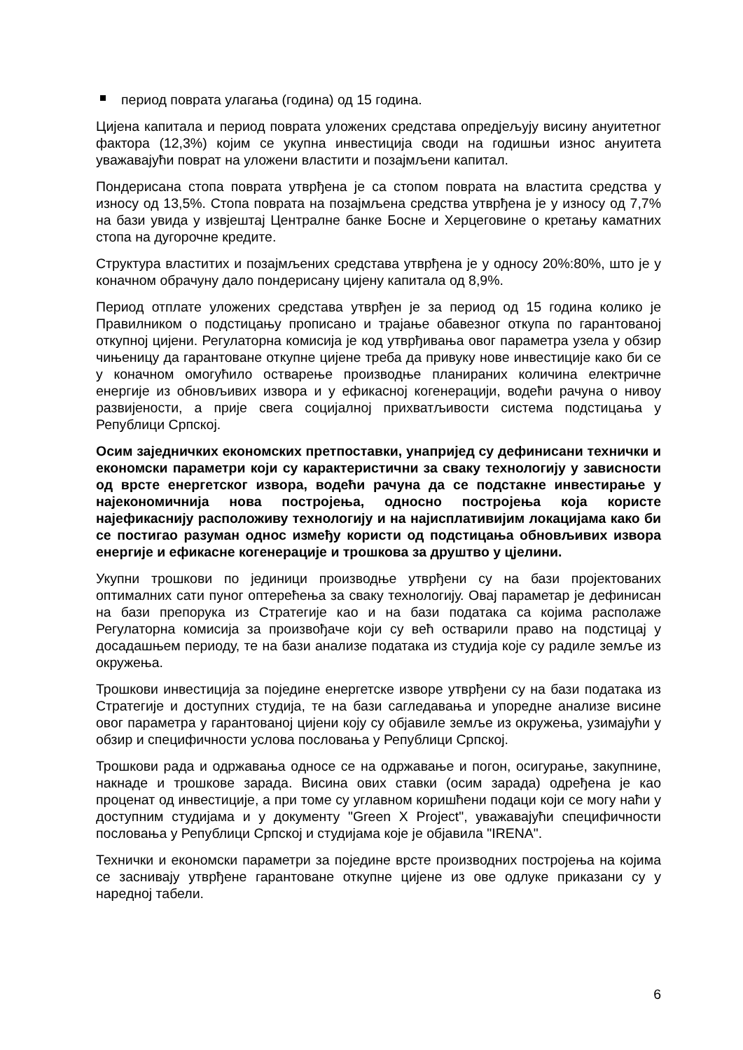период поврата улагања (година) од 15 година.
Цијена капитала и период поврата уложених средстава опредјељују висину ануитетног фактора (12,3%) којим се укупна инвестиција своди на годишњи износ ануитета уважавајући поврат на уложени властити и позајмљени капитал.
Пондерисана стопа поврата утврђена је са стопом поврата на властита средства у износу од 13,5%. Стопа поврата на позајмљена средства утврђена је у износу од 7,7% на бази увида у извјештај Централне банке Босне и Херцеговине о кретању каматних стопа на дугорочне кредите.
Структура властитих и позајмљених средстава утврђена је у односу 20%:80%, што је у коначном обрачуну дало пондерисану цијену капитала од 8,9%.
Период отплате уложених средстава утврђен је за период од 15 година колико је Правилником о подстицању прописано и трајање обавезног откупа по гарантованој откупној цијени. Регулаторна комисија је код утврђивања овог параметра узела у обзир чињеницу да гарантоване откупне цијене треба да привуку нове инвестиције како би се у коначном омогућило остварење производње планираних количина електричне енергије из обновљивих извора и у ефикасној когенерацији, водећи рачуна о нивоу развијености, а прије свега социјалној прихватљивости система подстицања у Републици Српској.
Осим заједничких економских претпоставки, унапријед су дефинисани технички и економски параметри који су карактеристични за сваку технологију у зависности од врсте енергетског извора, водећи рачуна да се подстакне инвестирање у најекономичнија нова постројења, односно постројења која користе најефикаснију расположиву технологију и на најисплативијим локацијама како би се постигао разуман однос између користи од подстицања обновљивих извора енергије и ефикасне когенерације и трошкова за друштво у цјелини.
Укупни трошкови по јединици производње утврђени су на бази пројектованих оптималних сати пуног оптерећења за сваку технологију. Овај параметар је дефинисан на бази препорука из Стратегије као и на бази података са којима располаже Регулаторна комисија за произвођаче који су већ остварили право на подстицај у досадашњем периоду, те на бази анализе података из студија које су радиле земље из окружења.
Трошкови инвестиција за поједине енергетске изворе утврђени су на бази података из Стратегије и доступних студија, те на бази сагледавања и упоредне анализе висине овог параметра у гарантованој цијени коју су објавиле земље из окружења, узимајући у обзир и специфичности услова пословања у Републици Српској.
Трошкови рада и одржавања односе се на одржавање и погон, осигурање, закупнине, накнаде и трошкове зарада. Висина ових ставки (осим зарада) одређена је као проценат од инвестиције, а при томе су углавном коришћени подаци који се могу наћи у доступним студијама и у документу "Green X Project", уважавајући специфичности пословања у Републици Српској и студијама које је објавила "IRENA".
Технички и економски параметри за поједине врсте производних постројења на којима се заснивају утврђене гарантоване откупне цијене из ове одлуке приказани су у наредној табели.
6